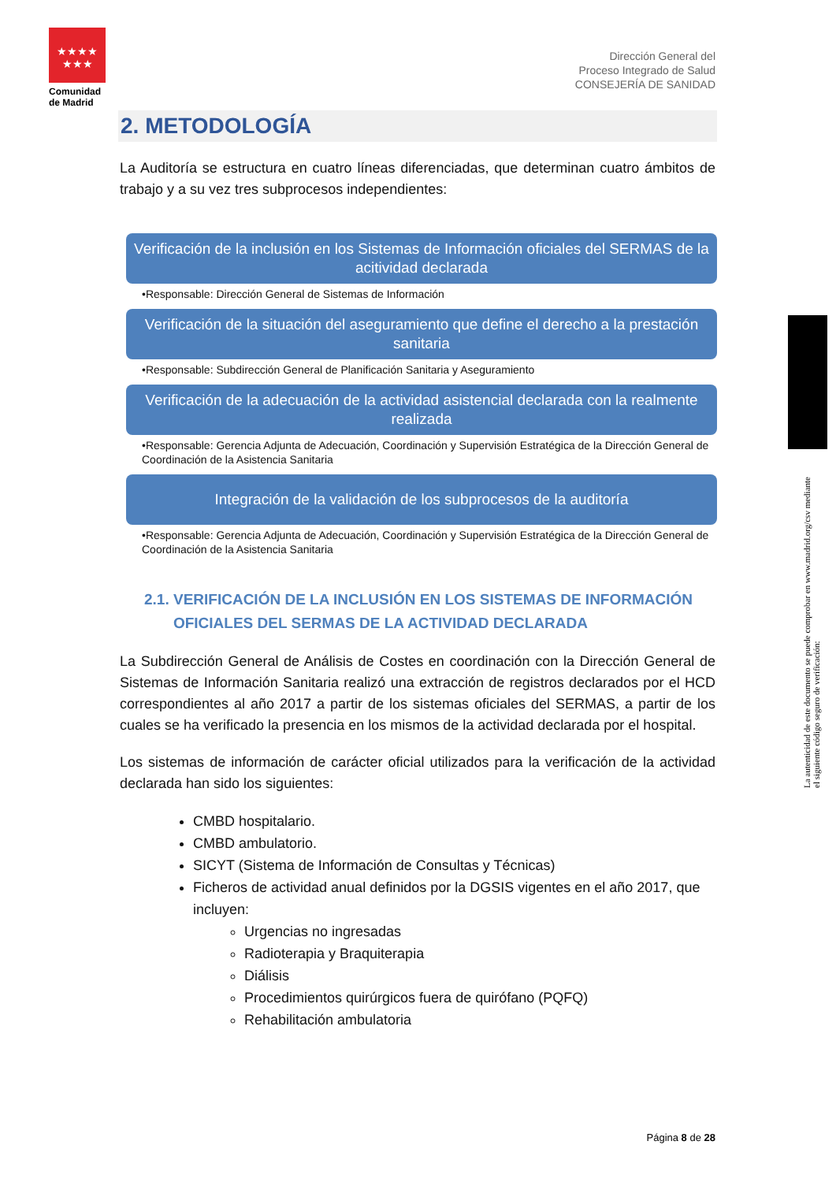★★★★
★★★
Comunidad de Madrid
Dirección General del
Proceso Integrado de Salud
CONSEJERÍA DE SANIDAD
2. METODOLOGÍA
La Auditoría se estructura en cuatro líneas diferenciadas, que determinan cuatro ámbitos de trabajo y a su vez tres subprocesos independientes:
Verificación de la inclusión en los Sistemas de Información oficiales del SERMAS de la acitividad declarada
•Responsable: Dirección General de Sistemas de Información
Verificación de la situación del aseguramiento que define el derecho a la prestación sanitaria
•Responsable: Subdirección General de Planificación Sanitaria y Aseguramiento
Verificación de la adecuación de la actividad asistencial declarada con la realmente realizada
•Responsable: Gerencia Adjunta de Adecuación, Coordinación y Supervisión Estratégica de la Dirección General de Coordinación de la Asistencia Sanitaria
Integración de la validación de los subprocesos de la auditoría
•Responsable: Gerencia Adjunta de Adecuación, Coordinación y Supervisión Estratégica de la Dirección General de Coordinación de la Asistencia Sanitaria
2.1. VERIFICACIÓN DE LA INCLUSIÓN EN LOS SISTEMAS DE INFORMACIÓN
OFICIALES DEL SERMAS DE LA ACTIVIDAD DECLARADA
La Subdirección General de Análisis de Costes en coordinación con la Dirección General de Sistemas de Información Sanitaria realizó una extracción de registros declarados por el HCD correspondientes al año 2017 a partir de los sistemas oficiales del SERMAS, a partir de los cuales se ha verificado la presencia en los mismos de la actividad declarada por el hospital.
Los sistemas de información de carácter oficial utilizados para la verificación de la actividad declarada han sido los siguientes:
CMBD hospitalario.
CMBD ambulatorio.
SICYT (Sistema de Información de Consultas y Técnicas)
Ficheros de actividad anual definidos por la DGSIS vigentes en el año 2017, que incluyen:
Urgencias no ingresadas
Radioterapia y Braquiterapia
Diálisis
Procedimientos quirúrgicos fuera de quirófano (PQFQ)
Rehabilitación ambulatoria
Página 8 de 28
La autenticidad de este documento se puede comprobar en www.madrid.org/csv mediante el siguiente código seguro de verificación: